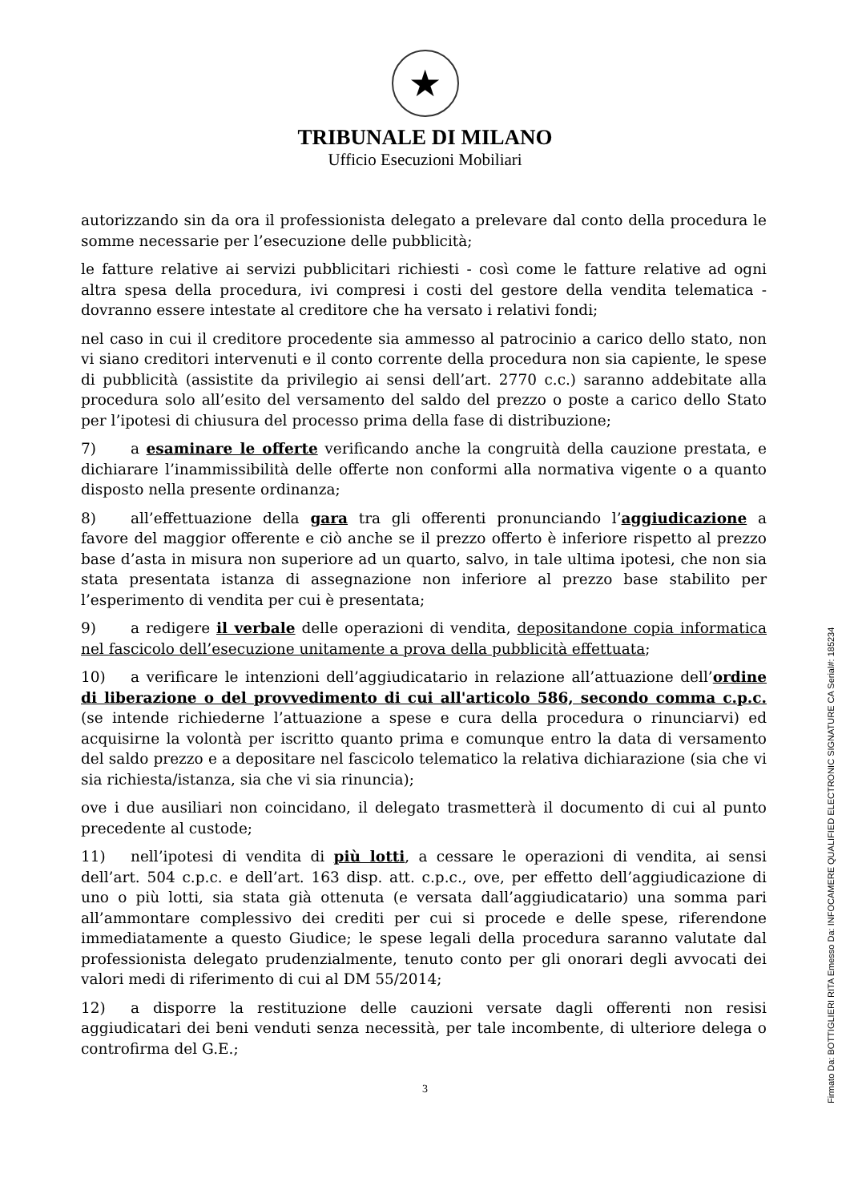★
TRIBUNALE DI MILANO
Ufficio Esecuzioni Mobiliari
autorizzando sin da ora il professionista delegato a prelevare dal conto della procedura le somme necessarie per l’esecuzione delle pubblicità;
le fatture relative ai servizi pubblicitari richiesti - così come le fatture relative ad ogni altra spesa della procedura, ivi compresi i costi del gestore della vendita telematica - dovranno essere intestate al creditore che ha versato i relativi fondi;
nel caso in cui il creditore procedente sia ammesso al patrocinio a carico dello stato, non vi siano creditori intervenuti e il conto corrente della procedura non sia capiente, le spese di pubblicità (assistite da privilegio ai sensi dell’art. 2770 c.c.) saranno addebitate alla procedura solo all’esito del versamento del saldo del prezzo o poste a carico dello Stato per l’ipotesi di chiusura del processo prima della fase di distribuzione;
7) a esaminare le offerte verificando anche la congruità della cauzione prestata, e dichiarare l’inammissibilità delle offerte non conformi alla normativa vigente o a quanto disposto nella presente ordinanza;
8) all’effettuazione della gara tra gli offerenti pronunciando l’aggiudicazione a favore del maggior offerente e ciò anche se il prezzo offerto è inferiore rispetto al prezzo base d’asta in misura non superiore ad un quarto, salvo, in tale ultima ipotesi, che non sia stata presentata istanza di assegnazione non inferiore al prezzo base stabilito per l’esperimento di vendita per cui è presentata;
9) a redigere il verbale delle operazioni di vendita, depositandone copia informatica nel fascicolo dell’esecuzione unitamente a prova della pubblicità effettuata;
10) a verificare le intenzioni dell’aggiudicatario in relazione all’attuazione dell’ordine di liberazione o del provvedimento di cui all'articolo 586, secondo comma c.p.c. (se intende richiederne l’attuazione a spese e cura della procedura o rinunciarvi) ed acquisirne la volontà per iscritto quanto prima e comunque entro la data di versamento del saldo prezzo e a depositare nel fascicolo telematico la relativa dichiarazione (sia che vi sia richiesta/istanza, sia che vi sia rinuncia);
ove i due ausiliari non coincidano, il delegato trasmetterà il documento di cui al punto precedente al custode;
11) nell’ipotesi di vendita di più lotti, a cessare le operazioni di vendita, ai sensi dell’art. 504 c.p.c. e dell’art. 163 disp. att. c.p.c., ove, per effetto dell’aggiudicazione di uno o più lotti, sia stata già ottenuta (e versata dall’aggiudicatario) una somma pari all’ammontare complessivo dei crediti per cui si procede e delle spese, riferendone immediatamente a questo Giudice; le spese legali della procedura saranno valutate dal professionista delegato prudenzialmente, tenuto conto per gli onorari degli avvocati dei valori medi di riferimento di cui al DM 55/2014;
12) a disporre la restituzione delle cauzioni versate dagli offerenti non resisi aggiudicatari dei beni venduti senza necessità, per tale incombente, di ulteriore delega o controfirma del G.E.;
3
Firmato Da: BOTTIGLIERI RITA Emesso Da: INFOCAMERE QUALIFIED ELECTRONIC SIGNATURE CA Serial#: 185234